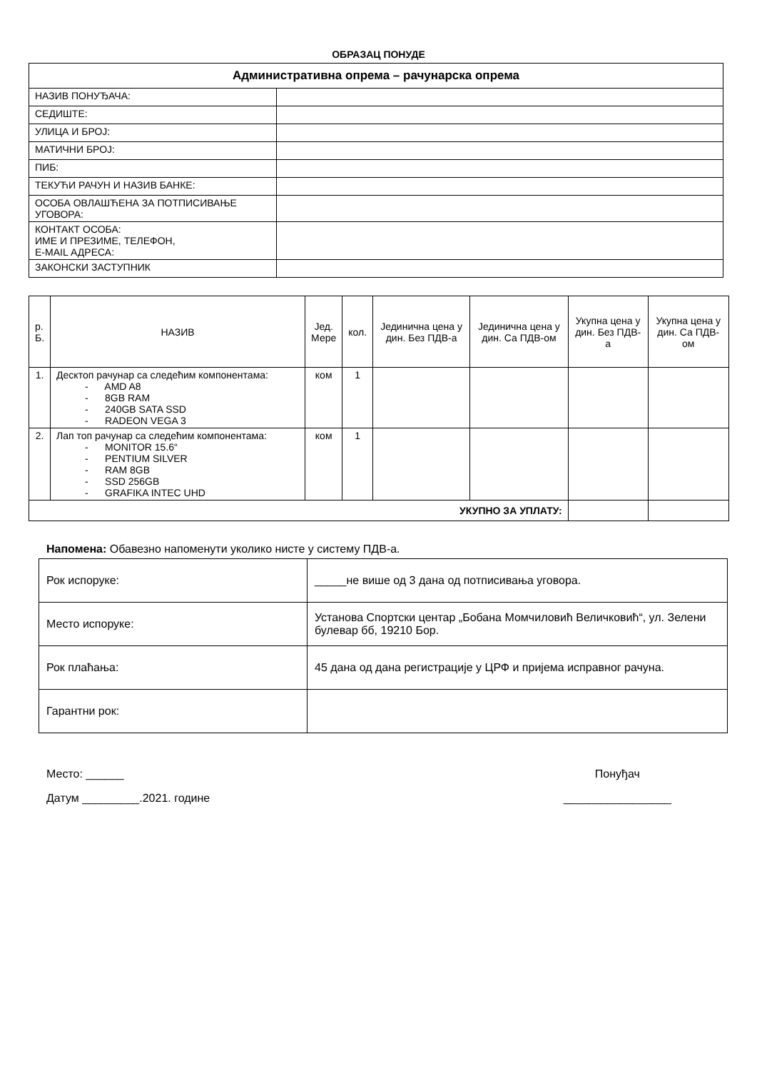ОБРАЗАЦ ПОНУДЕ
| Административна опрема – рачунарска опрема | |
| НАЗИВ ПОНУЂАЧА: | |
| СЕДИШТЕ: | |
| УЛИЦА И БРОЈ: | |
| МАТИЧНИ БРОЈ: | |
| ПИБ: | |
| ТЕКУЋИ РАЧУН И НАЗИВ БАНКЕ: | |
| ОСОБА ОВЛАШЋЕНА ЗА ПОТПИСИВАЊЕ УГОВОРА: | |
| КОНТАКТ ОСОБА: ИМЕ И ПРЕЗИМЕ, ТЕЛЕФОН, E-MAIL АДРЕСА: | |
| ЗАКОНСКИ ЗАСТУПНИК | |
| р. Б. | НАЗИВ | Јед. Мере | кол. | Јединична цена у дин. Без ПДВ-а | Јединична цена у дин. Са ПДВ-ом | Укупна цена у дин. Без ПДВ-а | Укупна цена у дин. Са ПДВ-ом |
| --- | --- | --- | --- | --- | --- | --- | --- |
| 1. | Десктоп рачунар са следећим компонентама: - AMD A8 - 8GB RAM - 240GB SATA SSD - RADEON VEGA 3 | ком | 1 | | | | |
| 2. | Лап топ рачунар са следећим компонентама: - MONITOR 15.6“ - PENTIUM SILVER - RAM 8GB - SSD 256GB - GRAFIKA INTEC UHD | ком | 1 | | | | |
| УКУПНО ЗА УПЛАТУ: | | | | | | | |
Напомена: Обавезно напоменути уколико нисте у систему ПДВ-а.
| Рок испоруке: | _____не више од 3 дана од потписивања уговора. |
| Место испоруке: | Установа Спортски центар „Бобана Момчиловић Величковић“, ул. Зелени булевар бб, 19210 Бор. |
| Рок плаћања: | 45 дана од дана регистрације у ЦРФ и пријема исправног рачуна. |
| Гарантни рок: | |
Место: ______
Датум _________.2021. године
Понуђач
_________________